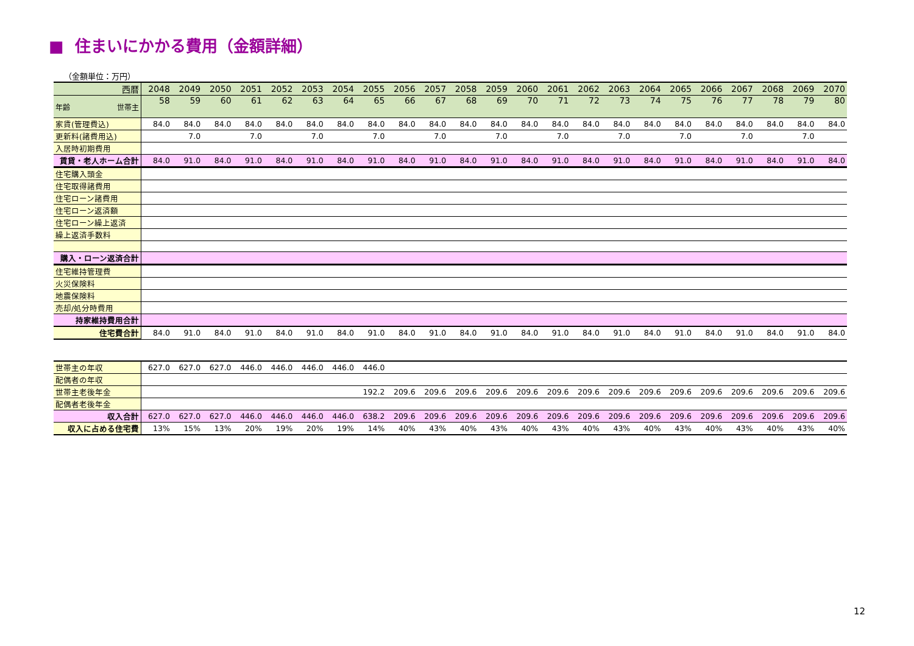■ 住まいにかかる費用（金額詳細）
（金額単位：万円）
| 西暦 | 2048 | 2049 | 2050 | 2051 | 2052 | 2053 | 2054 | 2055 | 2056 | 2057 | 2058 | 2059 | 2060 | 2061 | 2062 | 2063 | 2064 | 2065 | 2066 | 2067 | 2068 | 2069 | 2070 |
| --- | --- | --- | --- | --- | --- | --- | --- | --- | --- | --- | --- | --- | --- | --- | --- | --- | --- | --- | --- | --- | --- | --- | --- |
| 年齢 世帯主 | 58 | 59 | 60 | 61 | 62 | 63 | 64 | 65 | 66 | 67 | 68 | 69 | 70 | 71 | 72 | 73 | 74 | 75 | 76 | 77 | 78 | 79 | 80 |
| 家賃(管理費込) | 84.0 | 84.0 | 84.0 | 84.0 | 84.0 | 84.0 | 84.0 | 84.0 | 84.0 | 84.0 | 84.0 | 84.0 | 84.0 | 84.0 | 84.0 | 84.0 | 84.0 | 84.0 | 84.0 | 84.0 | 84.0 | 84.0 | 84.0 |
| 更新料(諸費用込) | | 7.0 | | 7.0 | | 7.0 | | 7.0 | | 7.0 | | 7.0 | | 7.0 | | 7.0 | | 7.0 | | 7.0 | | 7.0 | |
| 入居時初期費用 | | | | | | | | | | | | | | | | | | | | | | | |
| 賃貸・老人ホーム合計 | 84.0 | 91.0 | 84.0 | 91.0 | 84.0 | 91.0 | 84.0 | 91.0 | 84.0 | 91.0 | 84.0 | 91.0 | 84.0 | 91.0 | 84.0 | 91.0 | 84.0 | 91.0 | 84.0 | 91.0 | 84.0 | 91.0 | 84.0 |
| 住宅購入頭金 | | | | | | | | | | | | | | | | | | | | | | | |
| 住宅取得諸費用 | | | | | | | | | | | | | | | | | | | | | | | |
| 住宅ローン諸費用 | | | | | | | | | | | | | | | | | | | | | | | |
| 住宅ローン返済額 | | | | | | | | | | | | | | | | | | | | | | | |
| 住宅ローン繰上返済 | | | | | | | | | | | | | | | | | | | | | | | |
| 繰上返済手数料 | | | | | | | | | | | | | | | | | | | | | | | |
| 購入・ローン返済合計 | | | | | | | | | | | | | | | | | | | | | | | |
| 住宅維持管理費 | | | | | | | | | | | | | | | | | | | | | | | |
| 火災保険料 | | | | | | | | | | | | | | | | | | | | | | | |
| 地震保険料 | | | | | | | | | | | | | | | | | | | | | | | |
| 売却/処分時費用 | | | | | | | | | | | | | | | | | | | | | | | |
| 持家維持費用合計 | | | | | | | | | | | | | | | | | | | | | | | |
| 住宅費合計 | 84.0 | 91.0 | 84.0 | 91.0 | 84.0 | 91.0 | 84.0 | 91.0 | 84.0 | 91.0 | 84.0 | 91.0 | 84.0 | 91.0 | 84.0 | 91.0 | 84.0 | 91.0 | 84.0 | 91.0 | 84.0 | 91.0 | 84.0 |
| 世帯主の年収 | 627.0 | 627.0 | 627.0 | 446.0 | 446.0 | 446.0 | 446.0 | 446.0 | | | | | | | | | | | | | | | |
| 配偶者の年収 | | | | | | | | | | | | | | | | | | | | | | | |
| 世帯主老後年金 | | | | | | | | 192.2 | 209.6 | 209.6 | 209.6 | 209.6 | 209.6 | 209.6 | 209.6 | 209.6 | 209.6 | 209.6 | 209.6 | 209.6 | 209.6 | 209.6 | 209.6 |
| 配偶者老後年金 | | | | | | | | | | | | | | | | | | | | | | | |
| 収入合計 | 627.0 | 627.0 | 627.0 | 446.0 | 446.0 | 446.0 | 446.0 | 638.2 | 209.6 | 209.6 | 209.6 | 209.6 | 209.6 | 209.6 | 209.6 | 209.6 | 209.6 | 209.6 | 209.6 | 209.6 | 209.6 | 209.6 | 209.6 |
| 収入に占める住宅費 | 13% | 15% | 13% | 20% | 19% | 20% | 19% | 14% | 40% | 43% | 40% | 43% | 40% | 43% | 40% | 43% | 40% | 43% | 40% | 43% | 40% | 43% | 40% |
12